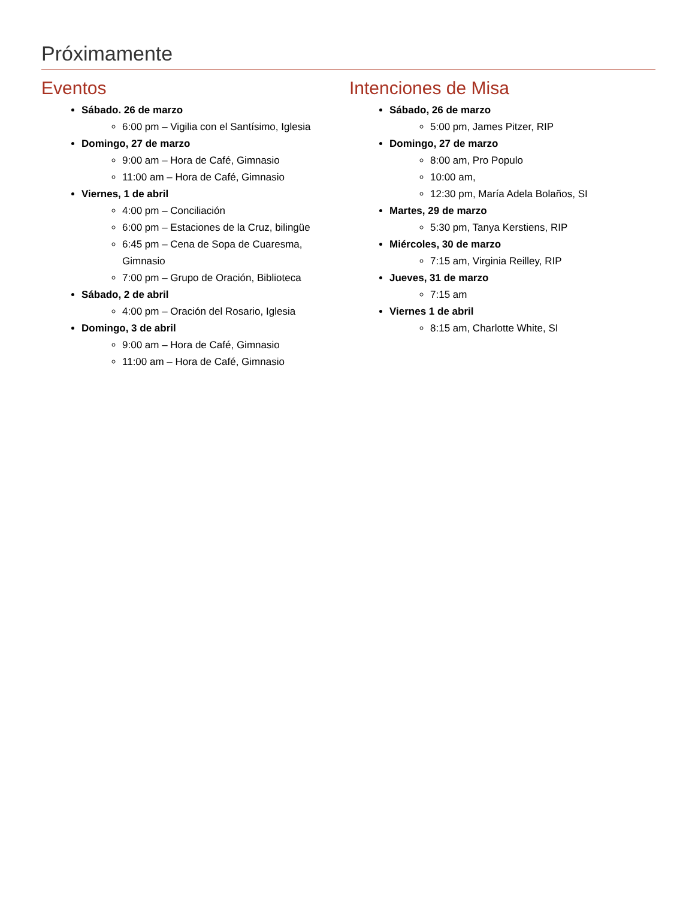Próximamente
Eventos
Sábado. 26 de marzo
6:00 pm – Vigilia con el Santísimo, Iglesia
Domingo, 27 de marzo
9:00 am – Hora de Café, Gimnasio
11:00 am – Hora de Café, Gimnasio
Viernes, 1 de abril
4:00 pm – Conciliación
6:00 pm – Estaciones de la Cruz, bilingüe
6:45 pm – Cena de Sopa de Cuaresma,
Gimnasio
7:00 pm – Grupo de Oración, Biblioteca
Sábado, 2 de abril
4:00 pm – Oración del Rosario, Iglesia
Domingo, 3 de abril
9:00 am – Hora de Café, Gimnasio
11:00 am – Hora de Café, Gimnasio
Intenciones de Misa
Sábado, 26 de marzo
5:00 pm, James Pitzer, RIP
Domingo, 27 de marzo
8:00 am, Pro Populo
10:00 am,
12:30 pm, María Adela Bolaños, SI
Martes, 29 de marzo
5:30 pm, Tanya Kerstiens, RIP
Miércoles, 30 de marzo
7:15 am, Virginia Reilley, RIP
Jueves, 31 de marzo
7:15 am
Viernes 1 de abril
8:15 am, Charlotte White, SI